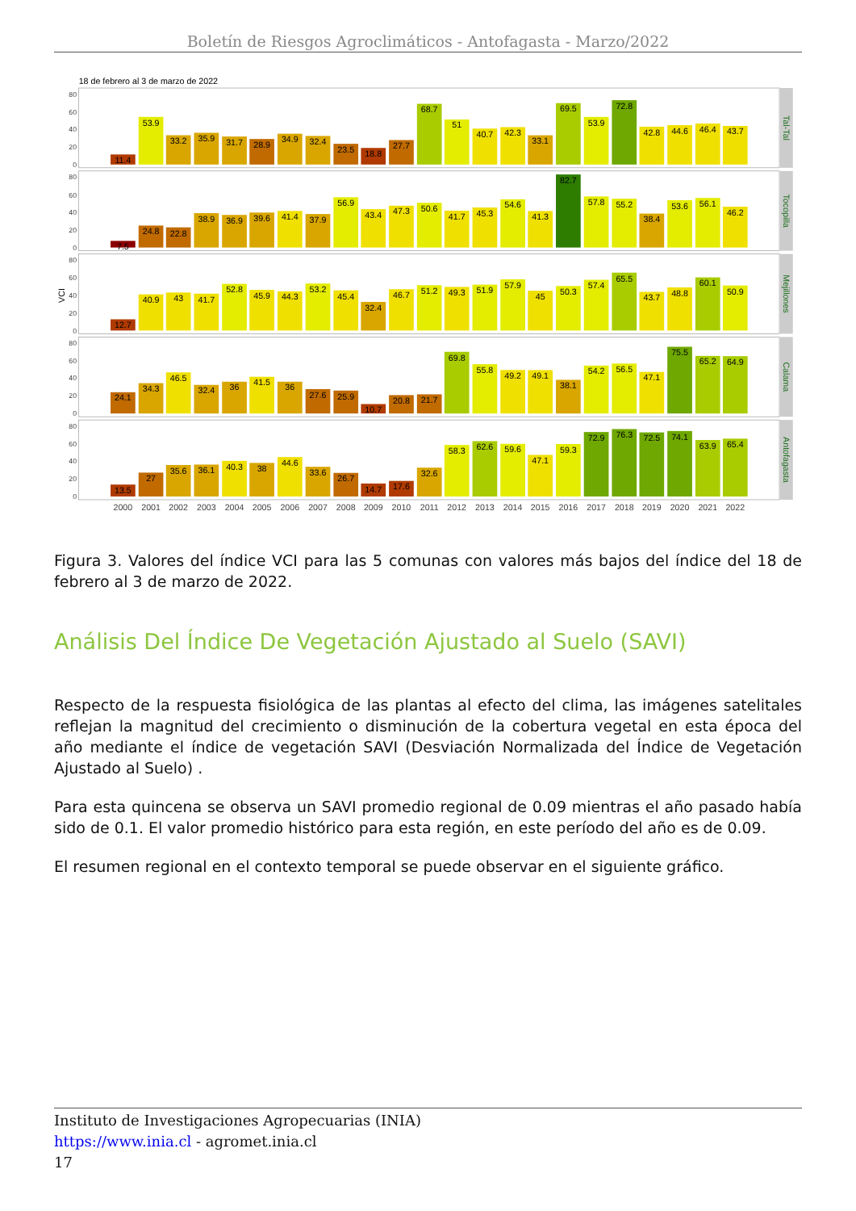Boletín de Riesgos Agroclimáticos - Antofagasta - Marzo/2022
18 de febrero al 3 de marzo de 2022
VCI
Tal-Tal
Tocopilla
Mejillones
Calama
Antofagasta
0
20
40
60
80
0
20
40
60
80
0
20
40
60
80
0
20
40
60
80
0
20
40
60
80
11.4
53.9
33.2
35.9
31.7
28.9
34.9
32.4
23.5
18.8
27.7
68.7
51
40.7
42.3
33.1
69.5
53.9
72.8
42.8
44.6
46.4
43.7
7.5
24.8
22.8
38.9
36.9
39.6
41.4
37.9
56.9
43.4
47.3
50.6
41.7
45.3
54.6
41.3
82.7
57.8
55.2
38.4
53.6
56.1
46.2
12.7
40.9
43
41.7
52.8
45.9
44.3
53.2
45.4
32.4
46.7
51.2
49.3
51.9
57.9
45
50.3
57.4
65.5
43.7
48.8
60.1
50.9
24.1
34.3
46.5
32.4
36
41.5
36
27.6
25.9
10.7
20.8
21.7
69.8
55.8
49.2
49.1
38.1
54.2
56.5
47.1
75.5
65.2
64.9
13.5
27
35.6
36.1
40.3
38
44.6
33.6
26.7
14.7
17.6
32.6
58.3
62.6
59.6
47.1
59.3
72.9
76.3
72.5
74.1
63.9
65.4
2000
2001
2002
2003
2004
2005
2006
2007
2008
2009
2010
2011
2012
2013
2014
2015
2016
2017
2018
2019
2020
2021
2022
Figura 3. Valores del índice VCI para las 5 comunas con valores más bajos del índice del 18 de febrero al 3 de marzo de 2022.
Análisis Del Índice De Vegetación Ajustado al Suelo (SAVI)
Respecto de la respuesta fisiológica de las plantas al efecto del clima, las imágenes satelitales reflejan la magnitud del crecimiento o disminución de la cobertura vegetal en esta época del año mediante el índice de vegetación SAVI (Desviación Normalizada del Índice de Vegetación Ajustado al Suelo) .
Para esta quincena se observa un SAVI promedio regional de 0.09 mientras el año pasado había sido de 0.1. El valor promedio histórico para esta región, en este período del año es de 0.09.
El resumen regional en el contexto temporal se puede observar en el siguiente gráfico.
Instituto de Investigaciones Agropecuarias (INIA)
https://www.inia.cl - agromet.inia.cl
17